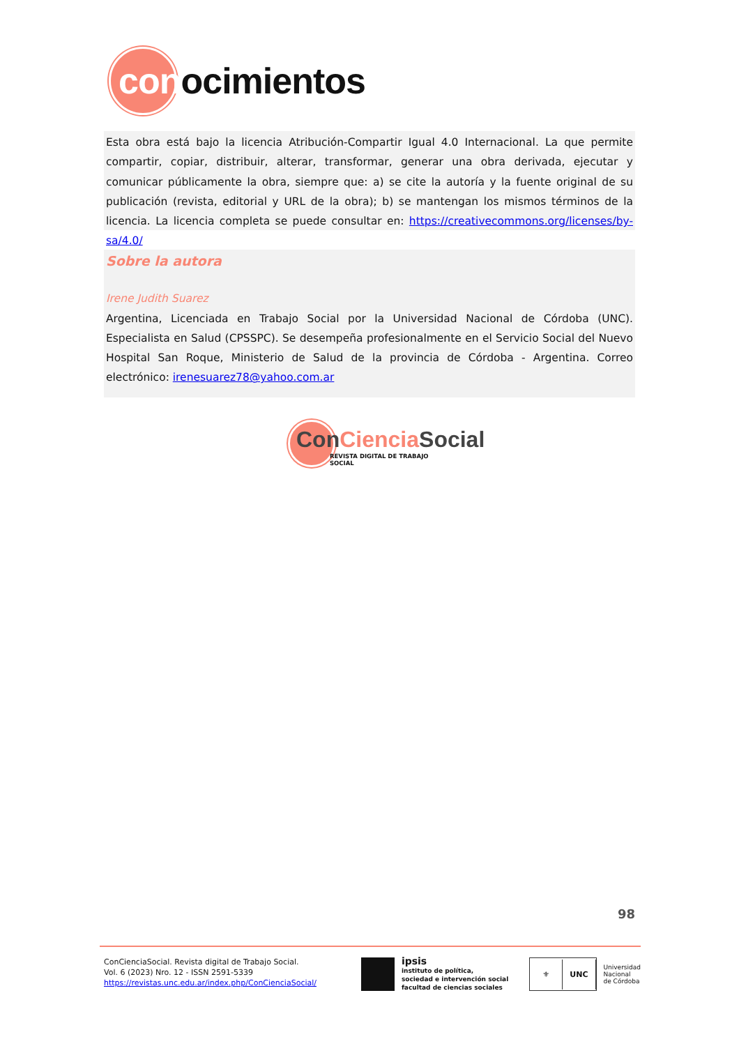conocimientos
Esta obra está bajo la licencia Atribución-Compartir Igual 4.0 Internacional. La que permite compartir, copiar, distribuir, alterar, transformar, generar una obra derivada, ejecutar y comunicar públicamente la obra, siempre que: a) se cite la autoría y la fuente original de su publicación (revista, editorial y URL de la obra); b) se mantengan los mismos términos de la licencia. La licencia completa se puede consultar en: https://creativecommons.org/licenses/by-sa/4.0/
Sobre la autora
Irene Judith Suarez
Argentina, Licenciada en Trabajo Social por la Universidad Nacional de Córdoba (UNC). Especialista en Salud (CPSSPC). Se desempeña profesionalmente en el Servicio Social del Nuevo Hospital San Roque, Ministerio de Salud de la provincia de Córdoba - Argentina. Correo electrónico: irenesuarez78@yahoo.com.ar
ConCiencia Social
REVISTA DIGITAL DE TRABAJO SOCIAL
98
ConCienciaSocial. Revista digital de Trabajo Social.
Vol. 6 (2023) Nro. 12 - ISSN 2591-5339
https://revistas.unc.edu.ar/index.php/ConCienciaSocial/
ipsis
instituto de política,
sociedad e intervención social
facultad de ciencias sociales
⚜
UNC
Universidad
Nacional
de Córdoba